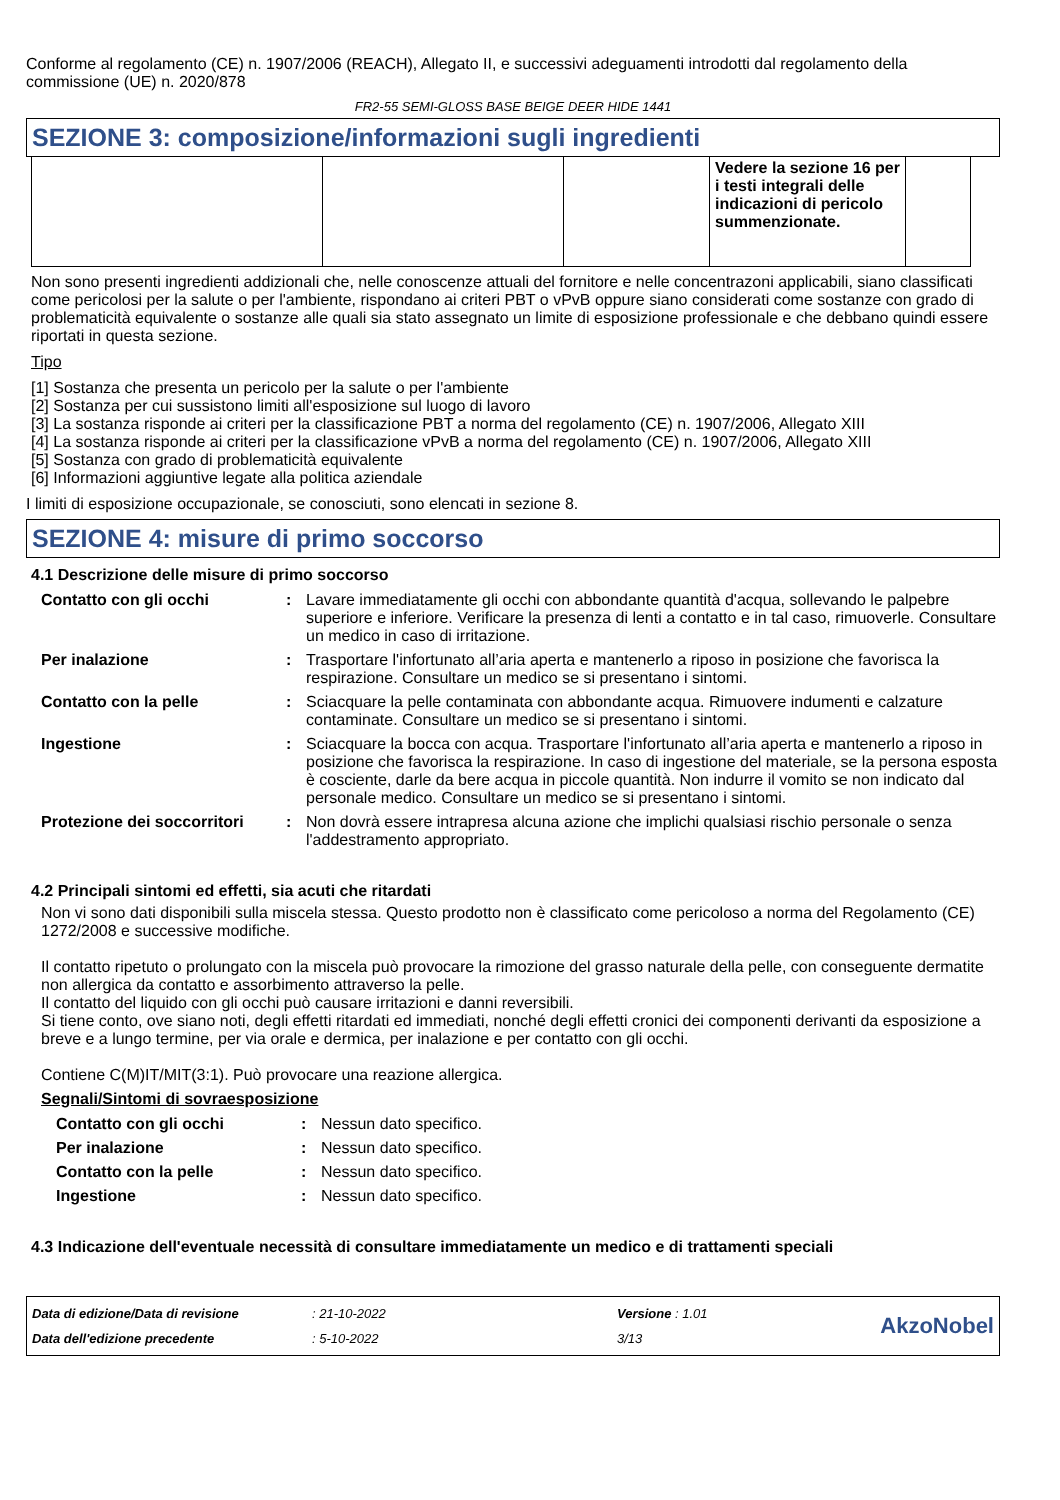Conforme al regolamento (CE) n. 1907/2006 (REACH), Allegato II, e successivi adeguamenti introdotti dal regolamento della commissione (UE) n. 2020/878
FR2-55 SEMI-GLOSS BASE BEIGE DEER HIDE 1441
SEZIONE 3: composizione/informazioni sugli ingredienti
| | | | Vedere la sezione 16 per i testi integrali delle indicazioni di pericolo summenzionate. | |
Non sono presenti ingredienti addizionali che, nelle conoscenze attuali del fornitore e nelle concentrazoni applicabili, siano classificati come pericolosi per la salute o per l'ambiente, rispondano ai criteri PBT o vPvB oppure siano considerati come sostanze con grado di problematicità equivalente o sostanze alle quali sia stato assegnato un limite di esposizione professionale e che debbano quindi essere riportati in questa sezione.
Tipo
[1] Sostanza che presenta un pericolo per la salute o per l'ambiente
[2] Sostanza per cui sussistono limiti all'esposizione sul luogo di lavoro
[3] La sostanza risponde ai criteri per la classificazione PBT a norma del regolamento (CE) n. 1907/2006, Allegato XIII
[4] La sostanza risponde ai criteri per la classificazione vPvB a norma del regolamento (CE) n. 1907/2006, Allegato XIII
[5] Sostanza con grado di problematicità equivalente
[6] Informazioni aggiuntive legate alla politica aziendale
I limiti di esposizione occupazionale, se conosciuti, sono elencati in sezione 8.
SEZIONE 4: misure di primo soccorso
4.1 Descrizione delle misure di primo soccorso
| Contatto con gli occhi | : | Lavare immediatamente gli occhi con abbondante quantità d'acqua, sollevando le palpebre superiore e inferiore. Verificare la presenza di lenti a contatto e in tal caso, rimuoverle. Consultare un medico in caso di irritazione. |
| Per inalazione | : | Trasportare l'infortunato all’aria aperta e mantenerlo a riposo in posizione che favorisca la respirazione. Consultare un medico se si presentano i sintomi. |
| Contatto con la pelle | : | Sciacquare la pelle contaminata con abbondante acqua. Rimuovere indumenti e calzature contaminate. Consultare un medico se si presentano i sintomi. |
| Ingestione | : | Sciacquare la bocca con acqua. Trasportare l'infortunato all’aria aperta e mantenerlo a riposo in posizione che favorisca la respirazione. In caso di ingestione del materiale, se la persona esposta è cosciente, darle da bere acqua in piccole quantità. Non indurre il vomito se non indicato dal personale medico. Consultare un medico se si presentano i sintomi. |
| Protezione dei soccorritori | : | Non dovrà essere intrapresa alcuna azione che implichi qualsiasi rischio personale o senza l'addestramento appropriato. |
4.2 Principali sintomi ed effetti, sia acuti che ritardati
Non vi sono dati disponibili sulla miscela stessa. Questo prodotto non è classificato come pericoloso a norma del Regolamento (CE) 1272/2008 e successive modifiche.
Il contatto ripetuto o prolungato con la miscela può provocare la rimozione del grasso naturale della pelle, con conseguente dermatite non allergica da contatto e assorbimento attraverso la pelle.
Il contatto del liquido con gli occhi può causare irritazioni e danni reversibili.
Si tiene conto, ove siano noti, degli effetti ritardati ed immediati, nonché degli effetti cronici dei componenti derivanti da esposizione a breve e a lungo termine, per via orale e dermica, per inalazione e per contatto con gli occhi.
Contiene C(M)IT/MIT(3:1). Può provocare una reazione allergica.
Segnali/Sintomi di sovraesposizione
| Contatto con gli occhi | : | Nessun dato specifico. |
| Per inalazione | : | Nessun dato specifico. |
| Contatto con la pelle | : | Nessun dato specifico. |
| Ingestione | : | Nessun dato specifico. |
4.3 Indicazione dell'eventuale necessità di consultare immediatamente un medico e di trattamenti speciali
| Data di edizione/Data di revisione | : 21-10-2022 | Versione : 1.01 | AkzoNobel |
| Data dell'edizione precedente | : 5-10-2022 | 3/13 | |